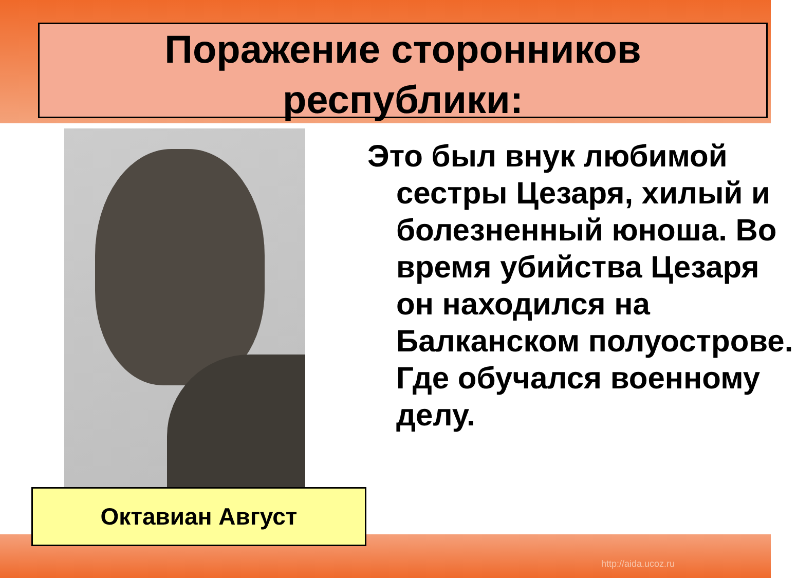Поражение сторонников
республики:
Октавиан Август
Это был внук любимой сестры Цезаря, хилый и болезненный юноша. Во время убийства Цезаря он находился на Балканском полуострове. Где обучался военному делу.
http://aida.ucoz.ru